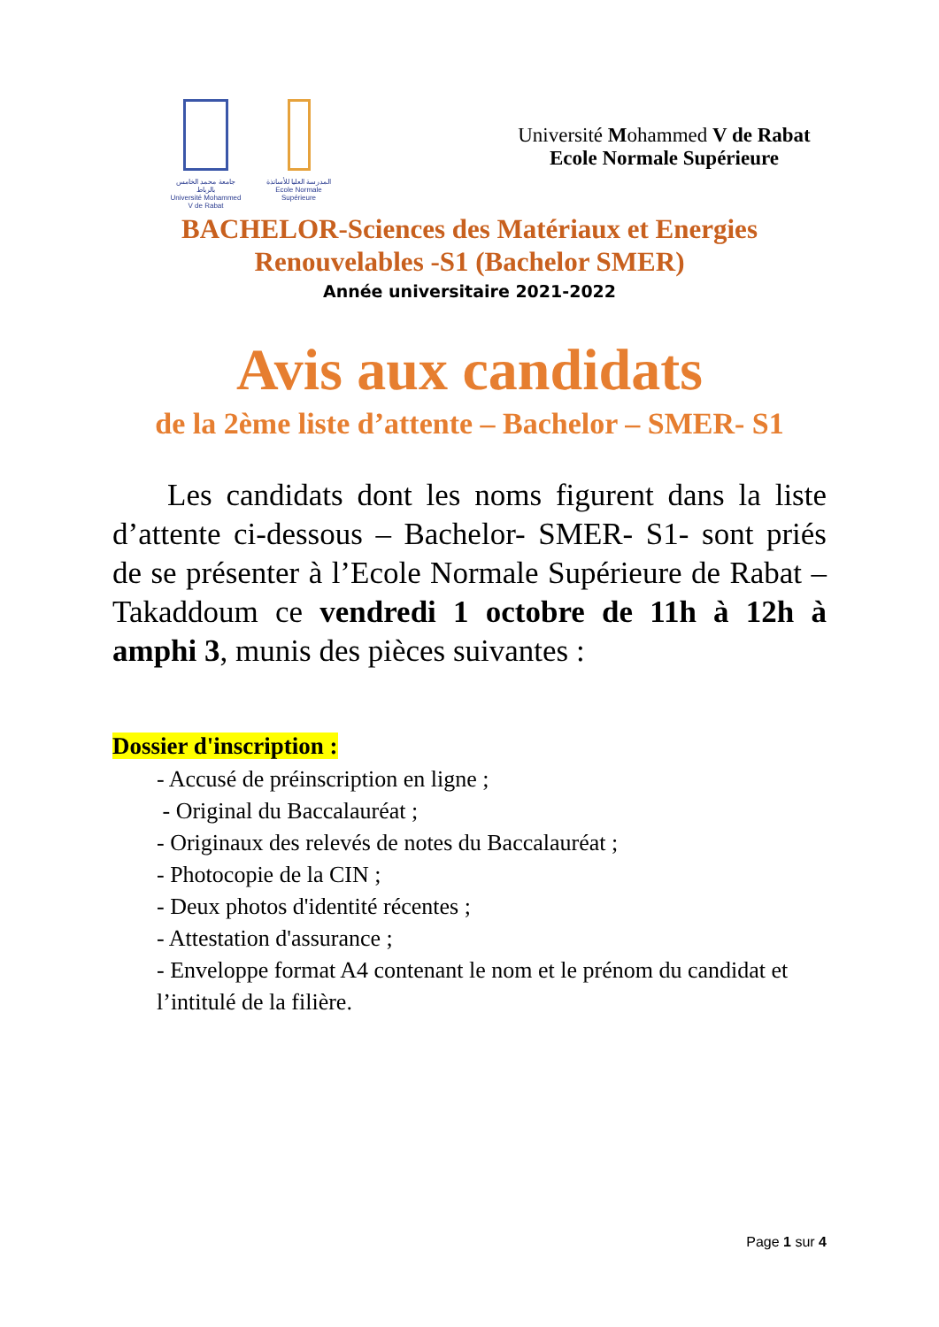جامعة محمد الخامس بالرباط
Université Mohammed V de Rabat
المدرسة العليا للأساتذة
Ecole Normale Supérieure
Université Mohammed V de Rabat
Ecole Normale Supérieure
BACHELOR-Sciences des Matériaux et Energies
Renouvelables -S1 (Bachelor SMER)
Année universitaire 2021-2022
Avis aux candidats
de la 2ème liste d’attente – Bachelor – SMER- S1
Les candidats dont les noms figurent dans la liste d’attente ci-dessous – Bachelor- SMER- S1- sont priés de se présenter à l’Ecole Normale Supérieure de Rabat – Takaddoum ce vendredi 1 octobre de 11h à 12h à amphi 3, munis des pièces suivantes :
Dossier d'inscription :
- Accusé de préinscription en ligne ;
- Original du Baccalauréat ;
- Originaux des relevés de notes du Baccalauréat ;
- Photocopie de la CIN ;
- Deux photos d'identité récentes ;
- Attestation d'assurance ;
- Enveloppe format A4 contenant le nom et le prénom du candidat et l’intitulé de la filière.
Page 1 sur 4